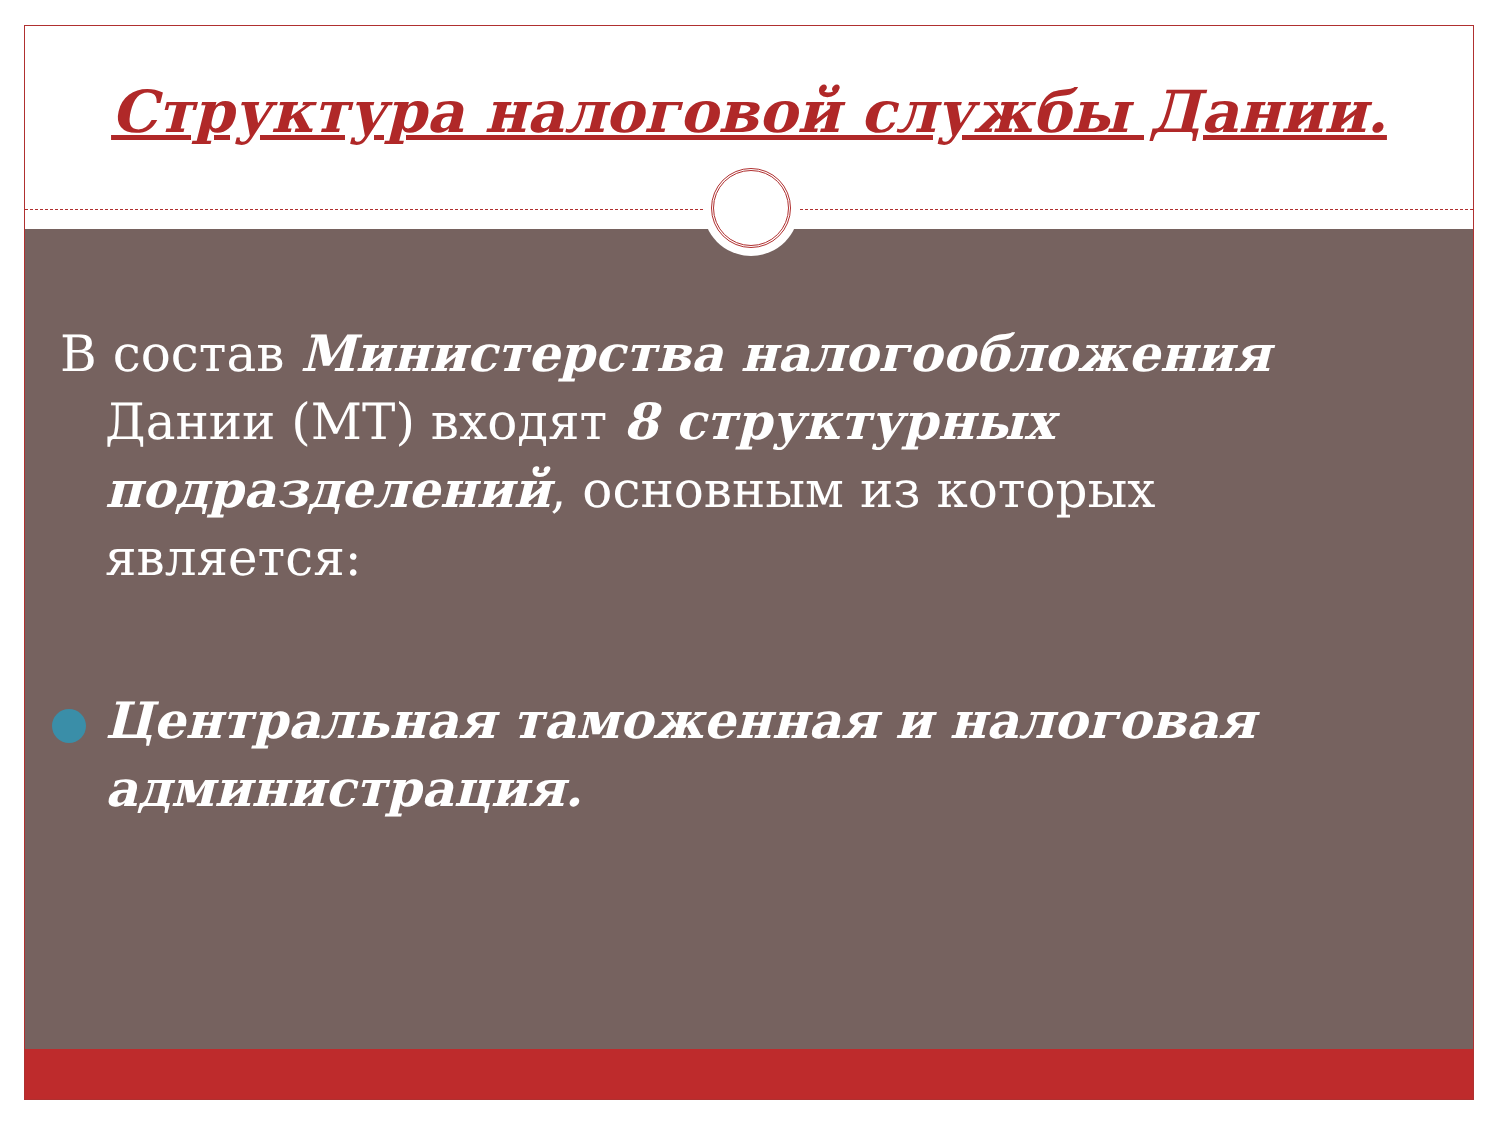Структура налоговой службы Дании.
В состав Министерства налогообложения Дании (МТ) входят 8 структурных подразделений, основным из которых является:
Центральная таможенная и налоговая администрация.